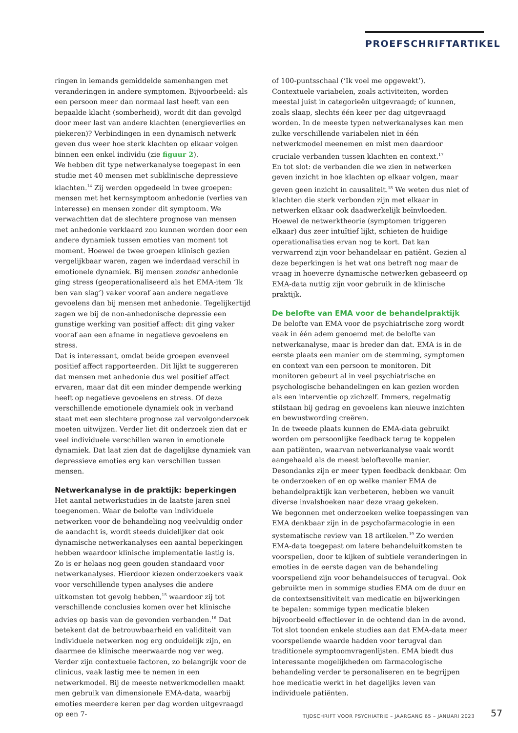PROEFSCHRIFTARTIKEL
ringen in iemands gemiddelde samenhangen met veranderingen in andere symptomen. Bijvoorbeeld: als een persoon meer dan normaal last heeft van een bepaalde klacht (somberheid), wordt dit dan gevolgd door meer last van andere klachten (energieverlies en piekeren)? Verbindingen in een dynamisch netwerk geven dus weer hoe sterk klachten op elkaar volgen binnen een enkel individu (zie figuur 2).
We hebben dit type netwerkanalyse toegepast in een studie met 40 mensen met subklinische depressieve klachten.<sup>14</sup> Zij werden opgedeeld in twee groepen: mensen met het kernsymptoom anhedonie (verlies van interesse) en mensen zonder dit symptoom. We verwachtten dat de slechtere prognose van mensen met anhedonie verklaard zou kunnen worden door een andere dynamiek tussen emoties van moment tot moment. Hoewel de twee groepen klinisch gezien vergelijkbaar waren, zagen we inderdaad verschil in emotionele dynamiek. Bij mensen zonder anhedonie ging stress (geoperationaliseerd als het EMA-item ‘Ik ben van slag’) vaker vooraf aan andere negatieve gevoelens dan bij mensen met anhedonie. Tegelijkertijd zagen we bij de non-anhedonische depressie een gunstige werking van positief affect: dit ging vaker vooraf aan een afname in negatieve gevoelens en stress.
Dat is interessant, omdat beide groepen evenveel positief affect rapporteerden. Dit lijkt te suggereren dat mensen met anhedonie dus wel positief affect ervaren, maar dat dit een minder dempende werking heeft op negatieve gevoelens en stress. Of deze verschillende emotionele dynamiek ook in verband staat met een slechtere prognose zal vervolgonderzoek moeten uitwijzen. Verder liet dit onderzoek zien dat er veel individuele verschillen waren in emotionele dynamiek. Dat laat zien dat de dagelijkse dynamiek van depressieve emoties erg kan verschillen tussen mensen.
Netwerkanalyse in de praktijk: beperkingen
Het aantal netwerkstudies in de laatste jaren snel toegenomen. Waar de belofte van individuele netwerken voor de behandeling nog veelvuldig onder de aandacht is, wordt steeds duidelijker dat ook dynamische netwerkanalyses een aantal beperkingen hebben waardoor klinische implementatie lastig is.
Zo is er helaas nog geen gouden standaard voor netwerkanalyses. Hierdoor kiezen onderzoekers vaak voor verschillende typen analyses die andere uitkomsten tot gevolg hebben,<sup>15</sup> waardoor zij tot verschillende conclusies komen over het klinische advies op basis van de gevonden verbanden.<sup>16</sup> Dat betekent dat de betrouwbaarheid en validiteit van individuele netwerken nog erg onduidelijk zijn, en daarmee de klinische meerwaarde nog ver weg.
Verder zijn contextuele factoren, zo belangrijk voor de clinicus, vaak lastig mee te nemen in een netwerkmodel. Bij de meeste netwerkmodellen maakt men gebruik van dimensionele EMA-data, waarbij emoties meerdere keren per dag worden uitgevraagd op een 7-
of 100-puntsschaal (‘Ik voel me opgewekt’). Contextuele variabelen, zoals activiteiten, worden meestal juist in categorieën uitgevraagd; of kunnen, zoals slaap, slechts één keer per dag uitgevraagd worden. In de meeste typen netwerkanalyses kan men zulke verschillende variabelen niet in één netwerkmodel meenemen en mist men daardoor cruciale verbanden tussen klachten en context.<sup>17</sup>
En tot slot: de verbanden die we zien in netwerken geven inzicht in hoe klachten op elkaar volgen, maar geven geen inzicht in causaliteit.<sup>18</sup> We weten dus niet of klachten die sterk verbonden zijn met elkaar in netwerken elkaar ook daadwerkelijk beïnvloeden. Hoewel de netwerktheorie (symptomen triggeren elkaar) dus zeer intuïtief lijkt, schieten de huidige operationalisaties ervan nog te kort. Dat kan verwarrend zijn voor behandelaar en patiënt. Gezien al deze beperkingen is het wat ons betreft nog maar de vraag in hoeverre dynamische netwerken gebaseerd op EMA-data nuttig zijn voor gebruik in de klinische praktijk.
De belofte van EMA voor de behandelpraktijk
De belofte van EMA voor de psychiatrische zorg wordt vaak in één adem genoemd met de belofte van netwerkanalyse, maar is breder dan dat. EMA is in de eerste plaats een manier om de stemming, symptomen en context van een persoon te monitoren. Dit monitoren gebeurt al in veel psychiatrische en psychologische behandelingen en kan gezien worden als een interventie op zichzelf. Immers, regelmatig stilstaan bij gedrag en gevoelens kan nieuwe inzichten en bewustwording creëren.
In de tweede plaats kunnen de EMA-data gebruikt worden om persoonlijke feedback terug te koppelen aan patiënten, waarvan netwerkanalyse vaak wordt aangehaald als de meest beloftevolle manier. Desondanks zijn er meer typen feedback denkbaar. Om te onderzoeken of en op welke manier EMA de behandelpraktijk kan verbeteren, hebben we vanuit diverse invalshoeken naar deze vraag gekeken.
We begonnen met onderzoeken welke toepassingen van EMA denkbaar zijn in de psychofarmacologie in een systematische review van 18 artikelen.<sup>19</sup> Zo werden EMA-data toegepast om latere behandeluitkomsten te voorspellen, door te kijken of subtiele veranderingen in emoties in de eerste dagen van de behandeling voorspellend zijn voor behandelsucces of terugval. Ook gebruikte men in sommige studies EMA om de duur en de contextsensitiviteit van medicatie en bijwerkingen te bepalen: sommige typen medicatie bleken bijvoorbeeld effectiever in de ochtend dan in de avond. Tot slot toonden enkele studies aan dat EMA-data meer voorspellende waarde hadden voor terugval dan traditionele symptoomvragenlijsten. EMA biedt dus interessante mogelijkheden om farmacologische behandeling verder te personaliseren en te begrijpen hoe medicatie werkt in het dagelijks leven van individuele patiënten.
TIJDSCHRIFT VOOR PSYCHIATRIE – JAARGANG 65 – JANUARI 2023
57